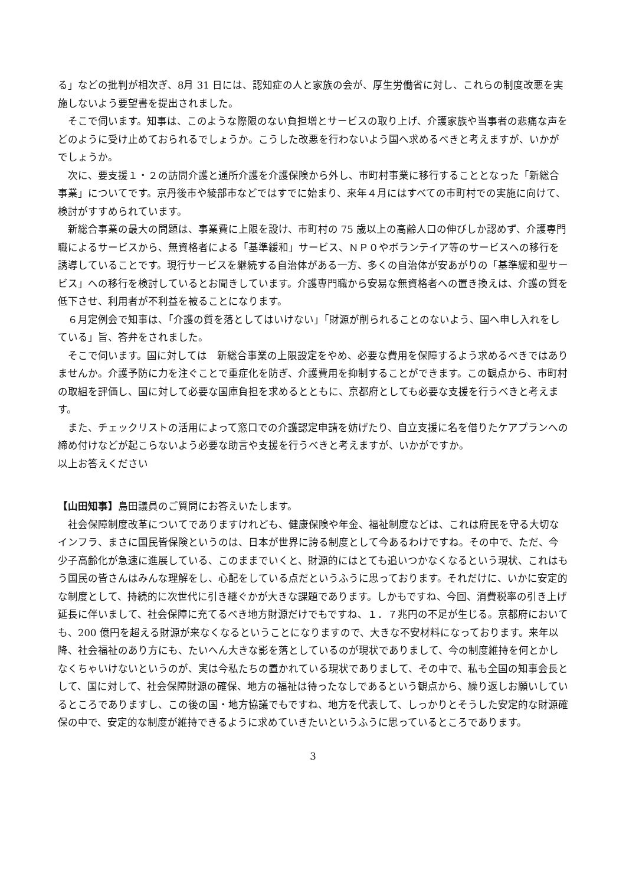る」などの批判が相次ぎ、8月 31 日には、認知症の人と家族の会が、厚生労働省に対し、これらの制度改悪を実施しないよう要望書を提出されました。
そこで伺います。知事は、このような際限のない負担増とサービスの取り上げ、介護家族や当事者の悲痛な声をどのように受け止めておられるでしょうか。こうした改悪を行わないよう国へ求めるべきと考えますが、いかがでしょうか。
次に、要支援１・２の訪問介護と通所介護を介護保険から外し、市町村事業に移行することとなった「新総合事業」についてです。京丹後市や綾部市などではすでに始まり、来年４月にはすべての市町村での実施に向けて、検討がすすめられています。
新総合事業の最大の問題は、事業費に上限を設け、市町村の 75 歳以上の高齢人口の伸びしか認めず、介護専門職によるサービスから、無資格者による「基準緩和」サービス、ＮＰ０やボランテイア等のサービスへの移行を誘導していることです。現行サービスを継続する自治体がある一方、多くの自治体が安あがりの「基準緩和型サービス」への移行を検討しているとお聞きしています。介護専門職から安易な無資格者への置き換えは、介護の質を低下させ、利用者が不利益を被ることになります。
６月定例会で知事は、「介護の質を落としてはいけない」「財源が削られることのないよう、国へ申し入れをしている」旨、答弁をされました。
そこで伺います。国に対しては　新総合事業の上限設定をやめ、必要な費用を保障するよう求めるべきではありませんか。介護予防に力を注ぐことで重症化を防ぎ、介護費用を抑制することができます。この観点から、市町村の取組を評価し、国に対して必要な国庫負担を求めるとともに、京都府としても必要な支援を行うべきと考えます。
また、チェックリストの活用によって窓口での介護認定申請を妨げたり、自立支援に名を借りたケアプランへの締め付けなどが起こらないよう必要な助言や支援を行うべきと考えますが、いかがですか。
以上お答えください
【山田知事】島田議員のご質問にお答えいたします。
社会保障制度改革についてでありますけれども、健康保険や年金、福祉制度などは、これは府民を守る大切なインフラ、まさに国民皆保険というのは、日本が世界に誇る制度として今あるわけですね。その中で、ただ、今少子高齢化が急速に進展している、このままでいくと、財源的にはとても追いつかなくなるという現状、これはもう国民の皆さんはみんな理解をし、心配をしている点だというふうに思っております。それだけに、いかに安定的な制度として、持続的に次世代に引き継ぐかが大きな課題であります。しかもですね、今回、消費税率の引き上げ延長に伴いまして、社会保障に充てるべき地方財源だけでもですね、１．７兆円の不足が生じる。京都府においても、200 億円を超える財源が来なくなるということになりますので、大きな不安材料になっております。来年以降、社会福祉のあり方にも、たいへん大きな影を落としているのが現状でありまして、今の制度維持を何とかしなくちゃいけないというのが、実は今私たちの置かれている現状でありまして、その中で、私も全国の知事会長として、国に対して、社会保障財源の確保、地方の福祉は待ったなしであるという観点から、繰り返しお願いしているところでありますし、この後の国・地方協議でもですね、地方を代表して、しっかりとそうした安定的な財源確保の中で、安定的な制度が維持できるように求めていきたいというふうに思っているところであります。
3